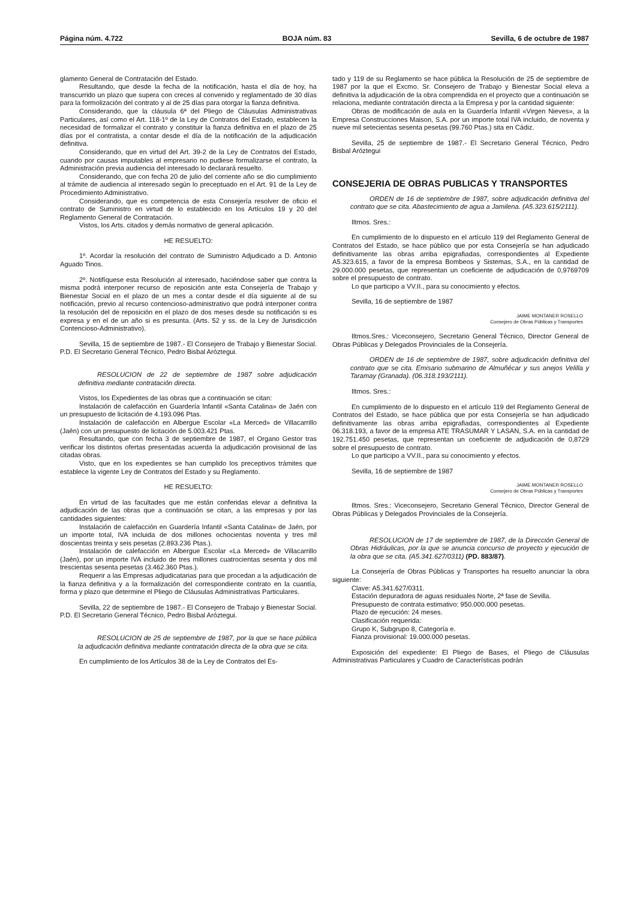Página núm. 4.722 BOJA núm. 83 Sevilla, 6 de octubre de 1987
glamento General de Contratación del Estado.
Resultando, que desde la fecha de la notificación, hasta el día de hoy, ha transcurrido un plazo que supera con creces al convenido y reglamentado de 30 días para la formolización del contrato y al de 25 días para otorgar la fianza definitiva.
Considerando, que la cláusula 6ª del Pliego de Cláusulas Administrativas Particulares, así como el Art. 118-1º de la Ley de Contratos del Estado, establecen la necesidad de formalizar el contrato y constituir la fianza definitiva en el plazo de 25 días por el contratista, a contar desde el día de la notificación de la adjudicación definitiva.
Considerando, que en virtud del Art. 39-2 de la Ley de Contratos del Estado, cuando por causas imputables al empresario no pudiese formalizarse el contrato, la Administración previa audiencia del interesado lo declarará resuelto.
Considerando, que con fecha 20 de julio del corriente año se dio cumplimiento al trámite de audiencia al interesado según lo preceptuado en el Art. 91 de la Ley de Procedimiento Administrativo.
Considerando, que es competencia de esta Consejería resolver de oficio el contrato de Suministro en virtud de lo establecido en los Artículos 19 y 20 del Reglamento General de Contratación.
Vistos, los Arts. citados y demás normativo de general aplicación.
HE RESUELTO:
1º. Acordar la resolución del contrato de Suministro Adjudicado a D. Antonio Aguado Tinos.
2º. Notifíquese esta Resolución al interesado, haciéndose saber que contra la misma podrá interponer recurso de reposición ante esta Consejería de Trabajo y Bienestar Social en el plazo de un mes a contar desde el día siguiente al de su notificación, previo al recurso contencioso-administrativo que podrá interponer contra la resolución del de reposición en el plazo de dos meses desde su notificación si es expresa y en el de un año si es presunta. (Arts. 52 y ss. de la Ley de Jurisdicción Contencioso-Administrativo).
Sevilla, 15 de septiembre de 1987.- El Consejero de Trabajo y Bienestar Social. P.D. El Secretario General Técnico, Pedro Bisbal Aróztegui.
RESOLUCION de 22 de septiembre de 1987 sobre adjudicación definitiva mediante contratación directa.
Vistos, los Expedientes de las obras que a continuación se citan:
Instalación de calefacción en Guardería Infantil «Santa Catalina» de Jaén con un presupuesto de licitación de 4.193.096 Ptas.
Instalación de calefacción en Albergue Escolar «La Merced» de Villacarrillo (Jaén) con un presupuesto de licitación de 5.003.421 Ptas.
Resultando, que con fecha 3 de septiembre de 1987, el Organo Gestor tras verificar los distintos ofertas presentadas acuerda la adjudicación provisional de las citadas obras.
Visto, que en los expedientes se han cumplido los preceptivos trámites que establece la vigente Ley de Contratos del Estado y su Reglamento.
HE RESUELTO:
En virtud de las facultades que me están conferidas elevar a definitiva la adjudicación de las obras que a continuación se citan, a las empresas y por las cantidades siguientes:
Instalación de calefacción en Guardería Infantil «Santa Catalina» de Jaén, por un importe total, IVA incluida de dos millones ochocientas noventa y tres mil doscientas treinta y seis pesetas (2.893.236 Ptas.).
Instalación de calefacción en Albergue Escolar «La Merced» de Villacarrillo (Jaén), por un importe IVA incluido de tres millones cuatrocientas sesenta y dos mil trescientas sesenta pesetas (3.462.360 Ptas.).
Requerir a las Empresas adjudicatarias para que procedan a la adjudicación de la fianza definitiva y a la formalización del correspondiente contrato en la cuantía, forma y plazo que determine el Pliego de Cláusulas Administrativas Particulares.
Sevilla, 22 de septiembre de 1987.- El Consejero de Trabajo y Bienestar Social. P.D. El Secretario General Técnico, Pedro Bisbal Aróztegui.
RESOLUCION de 25 de septiembre de 1987, por la que se hace pública la adjudicación definitiva mediante contratación directa de la obra que se cita.
En cumplimiento de los Artículos 38 de la Ley de Contratos del Es-
tado y 119 de su Reglamento se hace pública la Resolución de 25 de septiembre de 1987 por la que el Excmo. Sr. Consejero de Trabajo y Bienestar Social eleva a definitiva la adjudicación de la obra comprendida en el proyecto que a continuación se relaciona, mediante contratación directa a la Empresa y por la cantidad siguiente:
Obras de modificación de aula en la Guardería Infantil «Virgen Nieves», a la Empresa Construcciones Maison, S.A. por un importe total IVA incluido, de noventa y nueve mil setecientas sesenta pesetas (99.760 Ptas.) sita en Cádiz.
Sevilla, 25 de septiembre de 1987.- El Secretario General Técnico, Pedro Bisbal Aróztegui
CONSEJERIA DE OBRAS PUBLICAS Y TRANSPORTES
ORDEN de 16 de septiembre de 1987, sobre adjudicación definitiva del contrato que se cita. Abastecimiento de agua a Jamilena. (A5.323.615/2111).
Iltmos. Sres.:
En cumplimiento de lo dispuesto en el artículo 119 del Reglamento General de Contratos del Estado, se hace público que por esta Consejería se han adjudicado definitivamente las obras arriba epigrafiadas, correspondientes al Expediente A5.323.615, a favor de la empresa Bombeos y Sistemas, S.A., en la cantidad de 29.000.000 pesetas, que representan un coeficiente de adjudicación de 0,9769709 sobre el presupuesto de contrato.
Lo que participo a VV.II., para su conocimiento y efectos.
Sevilla, 16 de septiembre de 1987
JAIME MONTANER ROSELLO
Consejero de Obras Públicas y Transportes
Iltmos.Sres.: Viceconsejero, Secretario General Técnico, Director General de Obras Públicas y Delegados Provinciales de la Consejería.
ORDEN de 16 de septiembre de 1987, sobre adjudicación definitiva del contrato que se cita. Emisario submarino de Almuñécar y sus anejos Velilla y Taramay (Granada). (06.318.193/2111).
Iltmos. Sres.:
En cumplimiento de lo dispuesto en el artículo 119 del Reglamento General de Contratos del Estado, se hace pública que por esta Consejería se han adjudicado definitivamente las obras arriba epigrafiadas, correspondientes al Expediente 06.318.193, a favor de la empresa ATE TRASUMAR Y LASAN, S.A. en la cantidad de 192.751.450 pesetas, que representan un coeficiente de adjudicación de 0,8729 sobre el presupuesto de contrato.
Lo que participo a VV.II., para su conocimiento y efectos.
Sevilla, 16 de septiembre de 1987
JAIME MONTANER ROSELLO
Consejero de Obras Públicas y Transportes
Iltmos. Sres.: Viceconsejero, Secretario General Técnico, Director General de Obras Públicas y Delegados Provinciales de la Consejería.
RESOLUCION de 17 de septiembre de 1987, de la Dirección General de Obras Hidráulicas, por la que se anuncia concurso de proyecto y ejecución de la obra que se cita. (A5.341.627/0311) (PD. 883/87).
La Consejería de Obras Públicas y Transportes ha resuelto anunciar la obra siguiente:
Clave: A5.341.627/0311.
Estación depuradora de aguas residuales Norte, 2ª fase de Sevilla.
Presupuesto de contrata estimativo: 950.000.000 pesetas.
Plazo de ejecución: 24 meses.
Clasificación requerida:
Grupo K, Subgrupo 8, Categoría e.
Fianza provisional: 19.000.000 pesetas.
Exposición del expediente: El Pliego de Bases, el Pliego de Cláusulas Administrativas Particulares y Cuadro de Características podrán